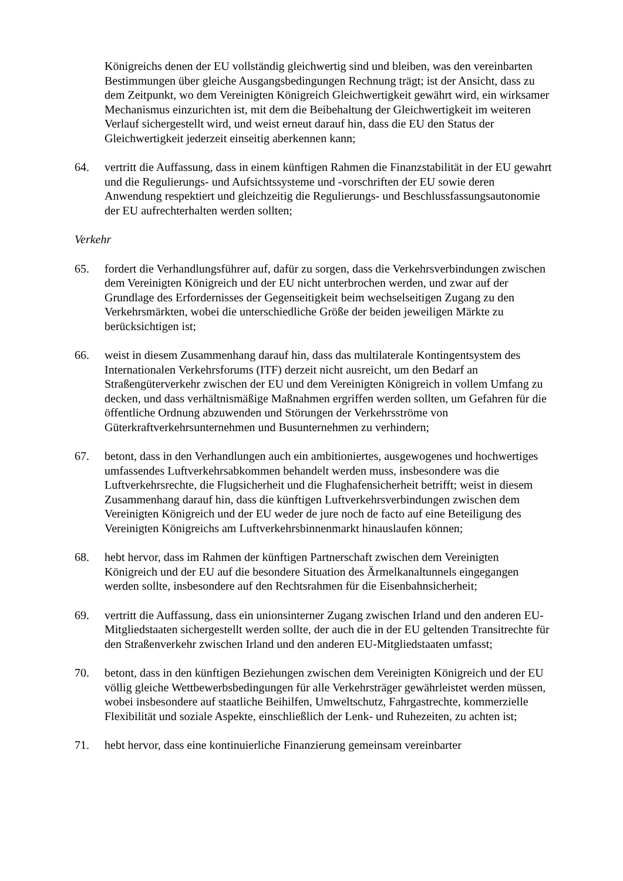Königreichs denen der EU vollständig gleichwertig sind und bleiben, was den vereinbarten Bestimmungen über gleiche Ausgangsbedingungen Rechnung trägt; ist der Ansicht, dass zu dem Zeitpunkt, wo dem Vereinigten Königreich Gleichwertigkeit gewährt wird, ein wirksamer Mechanismus einzurichten ist, mit dem die Beibehaltung der Gleichwertigkeit im weiteren Verlauf sichergestellt wird, und weist erneut darauf hin, dass die EU den Status der Gleichwertigkeit jederzeit einseitig aberkennen kann;
64. vertritt die Auffassung, dass in einem künftigen Rahmen die Finanzstabilität in der EU gewahrt und die Regulierungs- und Aufsichtssysteme und -vorschriften der EU sowie deren Anwendung respektiert und gleichzeitig die Regulierungs- und Beschlussfassungsautonomie der EU aufrechterhalten werden sollten;
Verkehr
65. fordert die Verhandlungsführer auf, dafür zu sorgen, dass die Verkehrsverbindungen zwischen dem Vereinigten Königreich und der EU nicht unterbrochen werden, und zwar auf der Grundlage des Erfordernisses der Gegenseitigkeit beim wechselseitigen Zugang zu den Verkehrsmärkten, wobei die unterschiedliche Größe der beiden jeweiligen Märkte zu berücksichtigen ist;
66. weist in diesem Zusammenhang darauf hin, dass das multilaterale Kontingentsystem des Internationalen Verkehrsforums (ITF) derzeit nicht ausreicht, um den Bedarf an Straßengüterverkehr zwischen der EU und dem Vereinigten Königreich in vollem Umfang zu decken, und dass verhältnismäßige Maßnahmen ergriffen werden sollten, um Gefahren für die öffentliche Ordnung abzuwenden und Störungen der Verkehrsströme von Güterkraftverkehrsunternehmen und Busunternehmen zu verhindern;
67. betont, dass in den Verhandlungen auch ein ambitioniertes, ausgewogenes und hochwertiges umfassendes Luftverkehrsabkommen behandelt werden muss, insbesondere was die Luftverkehrsrechte, die Flugsicherheit und die Flughafensicherheit betrifft; weist in diesem Zusammenhang darauf hin, dass die künftigen Luftverkehrsverbindungen zwischen dem Vereinigten Königreich und der EU weder de jure noch de facto auf eine Beteiligung des Vereinigten Königreichs am Luftverkehrsbinnenmarkt hinauslaufen können;
68. hebt hervor, dass im Rahmen der künftigen Partnerschaft zwischen dem Vereinigten Königreich und der EU auf die besondere Situation des Ärmelkanaltunnels eingegangen werden sollte, insbesondere auf den Rechtsrahmen für die Eisenbahnsicherheit;
69. vertritt die Auffassung, dass ein unionsinterner Zugang zwischen Irland und den anderen EU-Mitgliedstaaten sichergestellt werden sollte, der auch die in der EU geltenden Transitrechte für den Straßenverkehr zwischen Irland und den anderen EU-Mitgliedstaaten umfasst;
70. betont, dass in den künftigen Beziehungen zwischen dem Vereinigten Königreich und der EU völlig gleiche Wettbewerbsbedingungen für alle Verkehrsträger gewährleistet werden müssen, wobei insbesondere auf staatliche Beihilfen, Umweltschutz, Fahrgastrechte, kommerzielle Flexibilität und soziale Aspekte, einschließlich der Lenk- und Ruhezeiten, zu achten ist;
71. hebt hervor, dass eine kontinuierliche Finanzierung gemeinsam vereinbarter